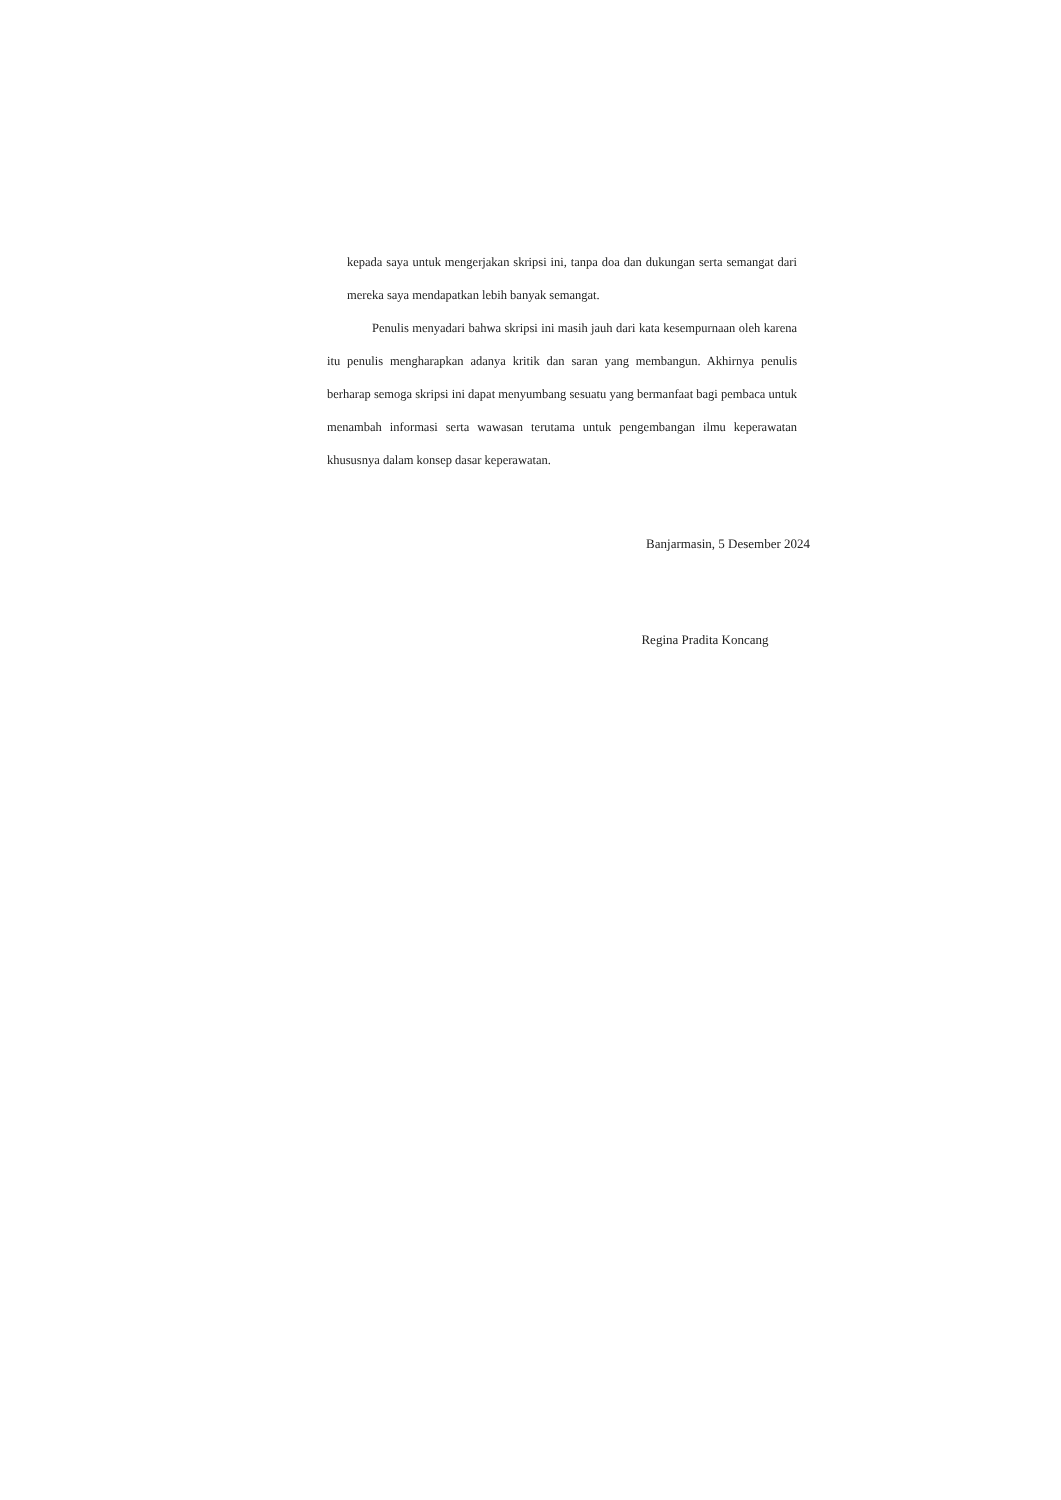kepada saya untuk mengerjakan skripsi ini, tanpa doa dan dukungan serta semangat dari mereka saya mendapatkan lebih banyak semangat.
Penulis menyadari bahwa skripsi ini masih jauh dari kata kesempurnaan oleh karena itu penulis mengharapkan adanya kritik dan saran yang membangun. Akhirnya penulis berharap semoga skripsi ini dapat menyumbang sesuatu yang bermanfaat bagi pembaca untuk menambah informasi serta wawasan terutama untuk pengembangan ilmu keperawatan khususnya dalam konsep dasar keperawatan.
Banjarmasin, 5 Desember 2024
Regina Pradita Koncang